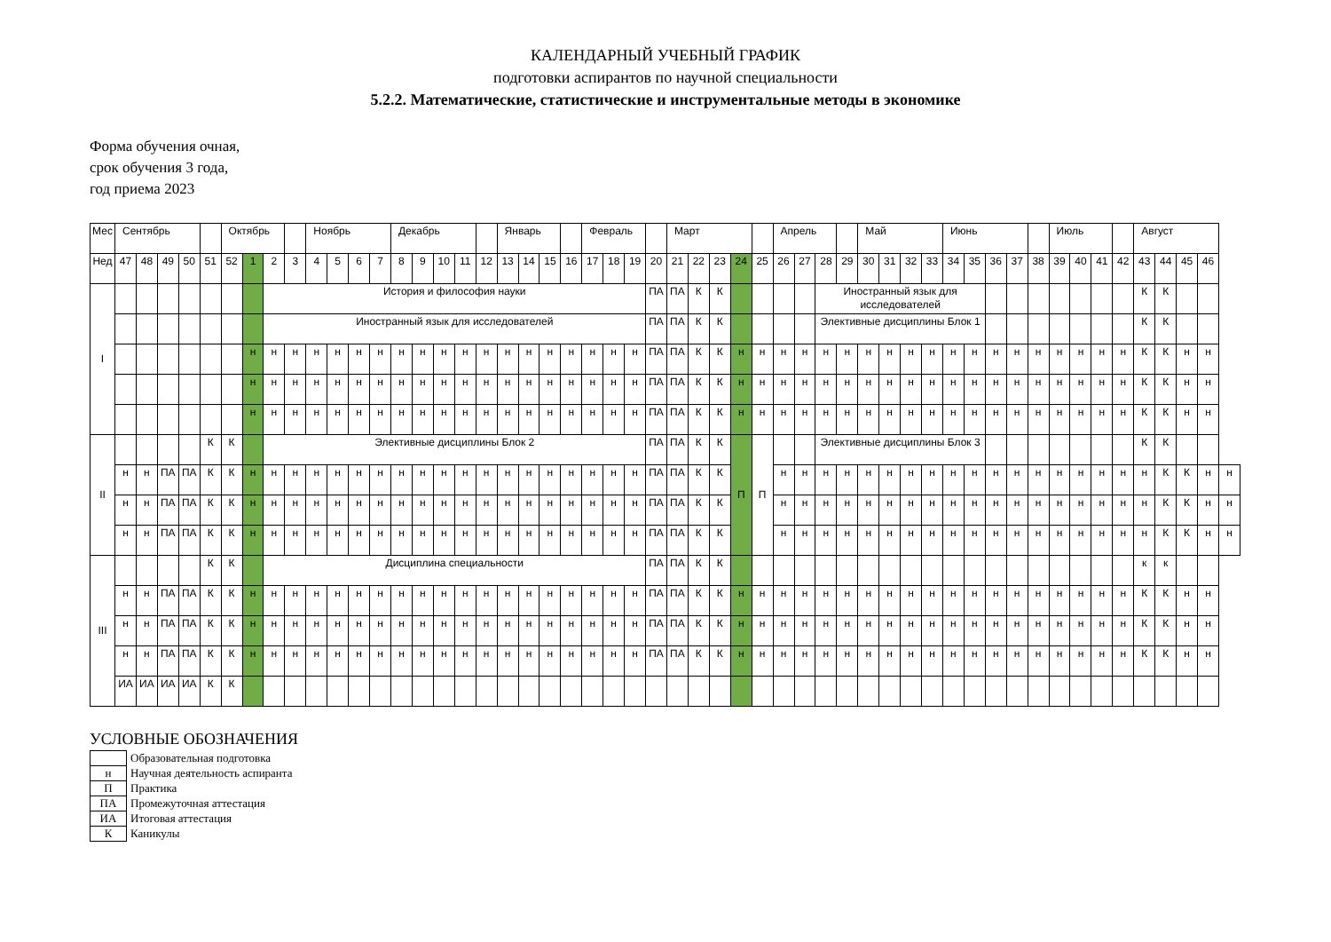КАЛЕНДАРНЫЙ УЧЕБНЫЙ ГРАФИК
подготовки аспирантов по научной специальности
5.2.2. Математические, статистические и инструментальные методы в экономике
Форма обучения очная,
срок обучения 3 года,
год приема 2023
| Мес | Сентябрь | | | | | Октябрь | | | | Ноябрь | | | | Декабрь | | | | | Январь | | | | Февраль | | | | Март | | | | | Апрель | | | | Май | | | | Июнь | | | | | Июль | | | | Август | | | | |
| --- | --- | --- | --- | --- | --- | --- | --- | --- | --- | --- | --- | --- | --- | --- | --- | --- | --- | --- | --- | --- | --- | --- | --- | --- | --- | --- | --- | --- | --- | --- | --- | --- | --- | --- | --- | --- | --- | --- | --- | --- | --- | --- | --- | --- | --- | --- | --- | --- | --- | --- | --- | --- | --- |
| Нед | 47 | 48 | 49 | 50 | 51 | 52 | 1 | 2 | 3 | 4 | 5 | 6 | 7 | 8 | 9 | 10 | 11 | 12 | 13 | 14 | 15 | 16 | 17 | 18 | 19 | 20 | 21 | 22 | 23 | 24 | 25 | 26 | 27 | 28 | 29 | 30 | 31 | 32 | 33 | 34 | 35 | 36 | 37 | 38 | 39 | 40 | 41 | 42 | 43 | 44 | 45 | 46 | |
| I | | | | | | | | История и философия науки | | | | | | | | | | | | | | | | | | ПА | ПА | К | К | | | | | Иностранный язык для исследователей | | | | | | | | | | | | | | | К | К | | | |
| | | | | | | | | Иностранный язык для исследователей | | | | | | | | | | | | | | | | | | ПА | ПА | К | К | | | | | Элективные дисциплины Блок 1 | | | | | | | | | | | | | | | К | К | | | |
| | | | | | | | н | н | н | н | н | н | н | н | н | н | н | н | н | н | н | н | н | н | н | ПА | ПА | К | К | н | н | н | н | н | н | н | н | н | н | н | н | н | н | н | н | н | н | н | К | К | н | н | |
| | | | | | | | н | н | н | н | н | н | н | н | н | н | н | н | н | н | н | н | н | н | н | ПА | ПА | К | К | н | н | н | н | н | н | н | н | н | н | н | н | н | н | н | н | н | н | н | К | К | н | н | |
| | | | | | | | н | н | н | н | н | н | н | н | н | н | н | н | н | н | н | н | н | н | н | ПА | ПА | К | К | н | н | н | н | н | н | н | н | н | н | н | н | н | н | н | н | н | н | н | К | К | н | н | |
| II | | | | | К | К | | Элективные дисциплины Блок 2 | | | | | | | | | | | | | | | | | | ПА | ПА | К | К | П | П | | | Элективные дисциплины Блок 3 | | | | | | | | | | | | | | | К | К | | | |
| | н | н | ПА | ПА | К | К | н | н | н | н | н | н | н | н | н | н | н | н | н | н | н | н | н | н | н | ПА | ПА | К | К | | | н | н | н | н | н | н | н | н | н | н | н | н | н | н | н | н | н | н | К | К | н | н |
| | н | н | ПА | ПА | К | К | н | н | н | н | н | н | н | н | н | н | н | н | н | н | н | н | н | н | н | ПА | ПА | К | К | | | н | н | н | н | н | н | н | н | н | н | н | н | н | н | н | н | н | н | К | К | н | н |
| | н | н | ПА | ПА | К | К | н | н | н | н | н | н | н | н | н | н | н | н | н | н | н | н | н | н | н | ПА | ПА | К | К | | | н | н | н | н | н | н | н | н | н | н | н | н | н | н | н | н | н | н | К | К | н | н |
| III | | | | | К | К | | Дисциплина специальности | | | | | | | | | | | | | | | | | | ПА | ПА | К | К | | | | | | | | | | | | | | | | | | | | к | к | | | |
| | н | н | ПА | ПА | К | К | н | н | н | н | н | н | н | н | н | н | н | н | н | н | н | н | н | н | н | ПА | ПА | К | К | н | н | н | н | н | н | н | н | н | н | н | н | н | н | н | н | н | н | н | К | К | н | н | |
| | н | н | ПА | ПА | К | К | н | н | н | н | н | н | н | н | н | н | н | н | н | н | н | н | н | н | н | ПА | ПА | К | К | н | н | н | н | н | н | н | н | н | н | н | н | н | н | н | н | н | н | н | К | К | н | н | |
| | н | н | ПА | ПА | К | К | н | н | н | н | н | н | н | н | н | н | н | н | н | н | н | н | н | н | н | ПА | ПА | К | К | н | н | н | н | н | н | н | н | н | н | н | н | н | н | н | н | н | н | н | К | К | н | н | |
| | ИА | ИА | ИА | ИА | К | К | | | | | | | | | | | | | | | | | | | | | | | | | | | | | | | | | | | | | | | | | | | | | | | |
УСЛОВНЫЕ ОБОЗНАЧЕНИЯ
| | Образовательная подготовка |
| н | Научная деятельность аспиранта |
| П | Практика |
| ПА | Промежуточная аттестация |
| ИА | Итоговая аттестация |
| К | Каникулы |